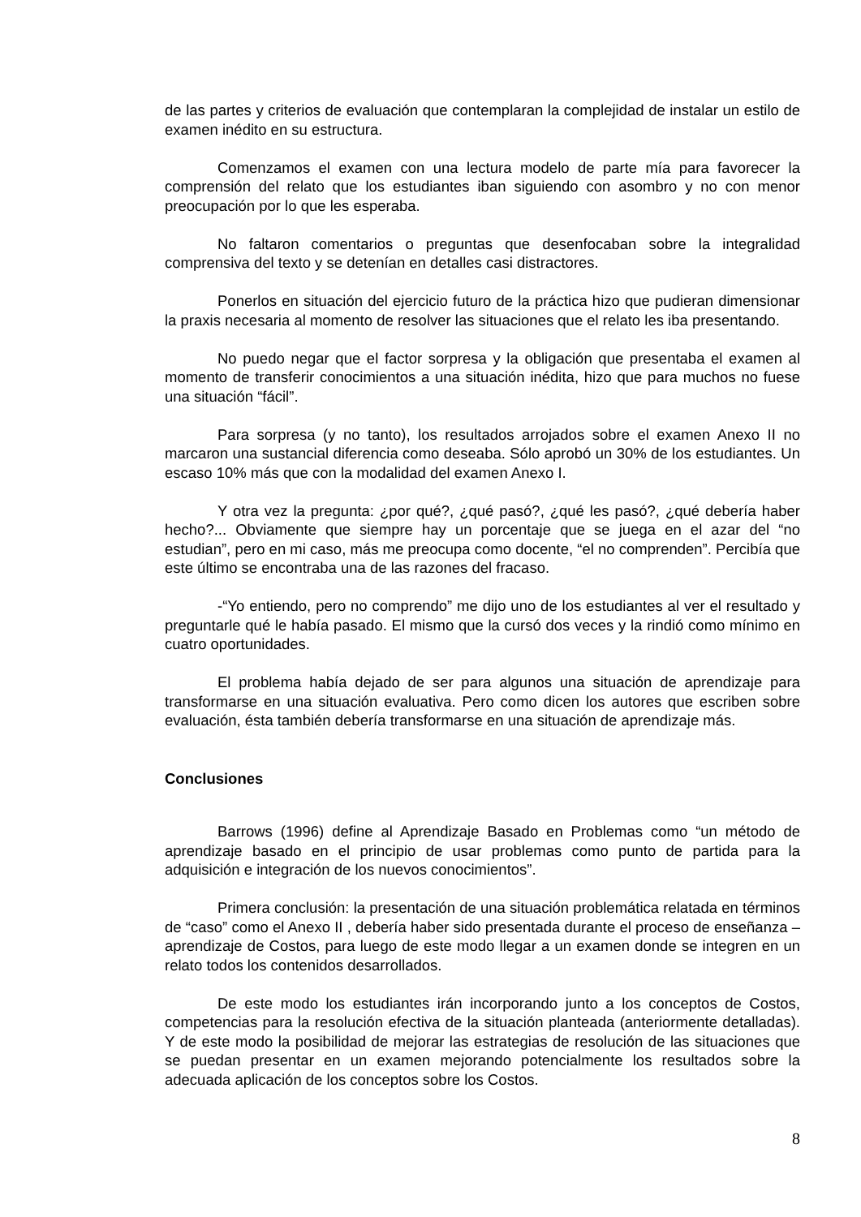de las partes y criterios de evaluación que contemplaran la complejidad de instalar un estilo de examen inédito en su estructura.
Comenzamos el examen con una lectura modelo de parte mía para favorecer la comprensión del relato que los estudiantes iban siguiendo con asombro y no con menor preocupación por lo que les esperaba.
No faltaron comentarios o preguntas que desenfocaban sobre la integralidad comprensiva del texto y se detenían en detalles casi distractores.
Ponerlos en situación del ejercicio futuro de la práctica hizo que pudieran dimensionar la praxis necesaria al momento de resolver las situaciones que el relato les iba presentando.
No puedo negar que el factor sorpresa y la obligación que presentaba el examen al momento de transferir conocimientos a una situación inédita, hizo que para muchos no fuese una situación “fácil”.
Para sorpresa (y no tanto), los resultados arrojados sobre el examen Anexo II no marcaron una sustancial diferencia como deseaba. Sólo aprobó un 30% de los estudiantes. Un escaso 10% más que con la modalidad del examen Anexo I.
Y otra vez la pregunta: ¿por qué?, ¿qué pasó?, ¿qué les pasó?, ¿qué debería haber hecho?... Obviamente que siempre hay un porcentaje que se juega en el azar del “no estudian”, pero en mi caso, más me preocupa como docente, “el no comprenden”. Percibía que este último se encontraba una de las razones del fracaso.
-“Yo entiendo, pero no comprendo” me dijo uno de los estudiantes al ver el resultado y preguntarle qué le había pasado. El mismo que la cursó dos veces y la rindió como mínimo en cuatro oportunidades.
El problema había dejado de ser para algunos una situación de aprendizaje para transformarse en una situación evaluativa. Pero como dicen los autores que escriben sobre evaluación, ésta también debería transformarse en una situación de aprendizaje más.
Conclusiones
Barrows (1996) define al Aprendizaje Basado en Problemas como “un método de aprendizaje basado en el principio de usar problemas como punto de partida para la adquisición e integración de los nuevos conocimientos”.
Primera conclusión: la presentación de una situación problemática relatada en términos de “caso” como el Anexo II , debería haber sido presentada durante el proceso de enseñanza – aprendizaje de Costos, para luego de este modo llegar a un examen donde se integren en un relato todos los contenidos desarrollados.
De este modo los estudiantes irán incorporando junto a los conceptos de Costos, competencias para la resolución efectiva de la situación planteada (anteriormente detalladas). Y de este modo la posibilidad de mejorar las estrategias de resolución de las situaciones que se puedan presentar en un examen mejorando potencialmente los resultados sobre la adecuada aplicación de los conceptos sobre los Costos.
8